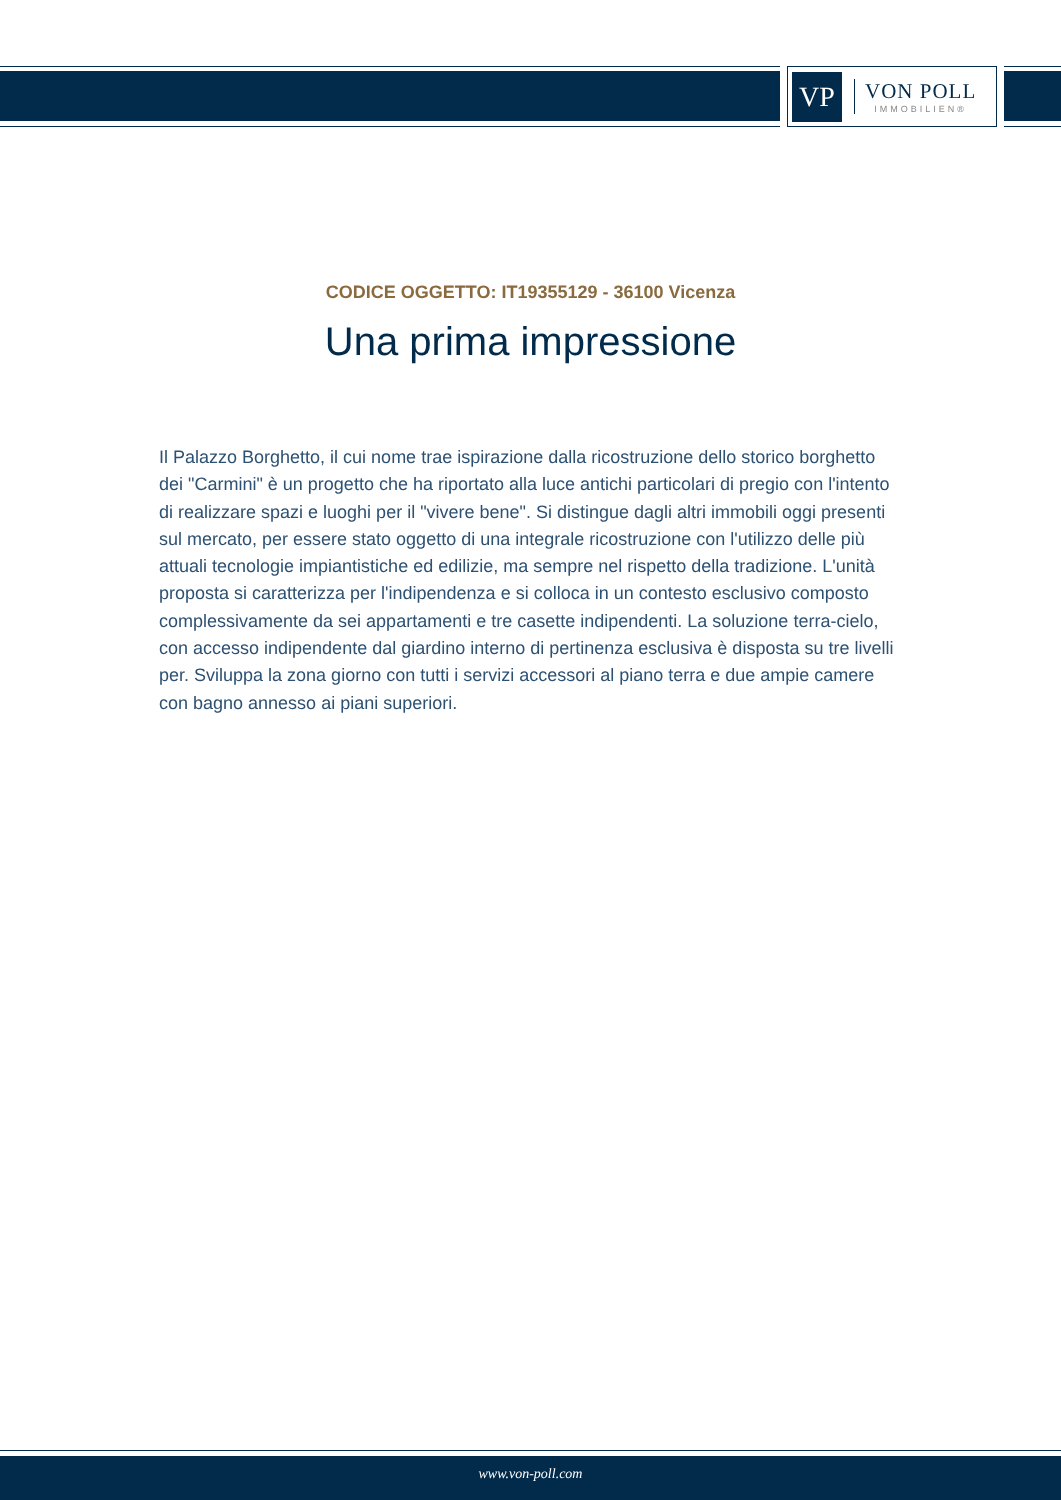VP
VON POLL
IMMOBILIEN®
CODICE OGGETTO: IT19355129 - 36100 Vicenza
Una prima impressione
Il Palazzo Borghetto, il cui nome trae ispirazione dalla ricostruzione dello storico borghetto dei "Carmini" è un progetto che ha riportato alla luce antichi particolari di pregio con l'intento di realizzare spazi e luoghi per il "vivere bene". Si distingue dagli altri immobili oggi presenti sul mercato, per essere stato oggetto di una integrale ricostruzione con l'utilizzo delle più attuali tecnologie impiantistiche ed edilizie, ma sempre nel rispetto della tradizione. L'unità proposta si caratterizza per l'indipendenza e si colloca in un contesto esclusivo composto complessivamente da sei appartamenti e tre casette indipendenti. La soluzione terra-cielo, con accesso indipendente dal giardino interno di pertinenza esclusiva è disposta su tre livelli per. Sviluppa la zona giorno con tutti i servizi accessori al piano terra e due ampie camere con bagno annesso ai piani superiori.
www.von-poll.com